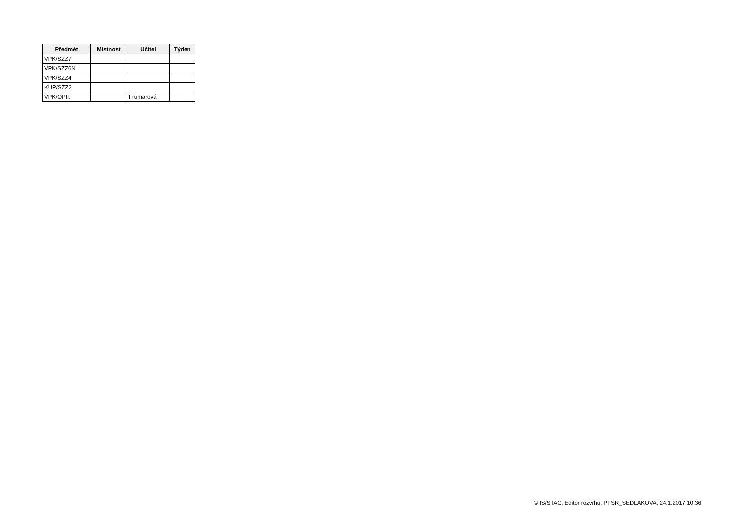| Předmět | Místnost | Učitel | Týden |
| --- | --- | --- | --- |
| VPK/SZZ7 | | | |
| VPK/SZZ6N | | | |
| VPK/SZZ4 | | | |
| KUP/SZZ2 | | | |
| VPK/OPII. | | Frumarová | |
© IS/STAG, Editor rozvrhu, PFSR_SEDLAKOVA, 24.1.2017 10:36